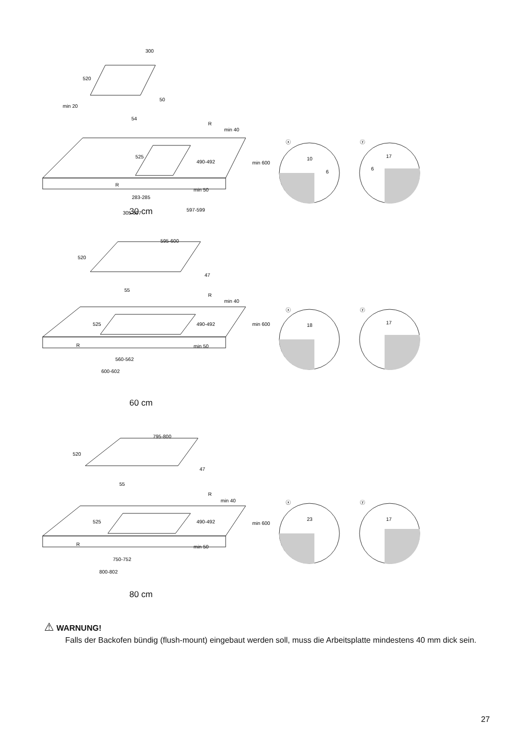300
520
min 20
50
54
R
min 40
525
490-492
min 600
R
min 50
283-285
305-307
597-599
ⓧ
10
6
ⓨ
17
6
30 cm
595-600
520
47
55
R
min 40
525
490-492
min 600
R
min 50
560-562
600-602
ⓧ
18
ⓨ
17
60 cm
795-800
520
47
55
R
min 40
525
490-492
min 600
R
min 50
750-752
800-802
ⓧ
23
ⓨ
17
80 cm
⚠ WARNUNG!
Falls der Backofen bündig (flush-mount) eingebaut werden soll, muss die Arbeitsplatte mindestens 40 mm dick sein.
27